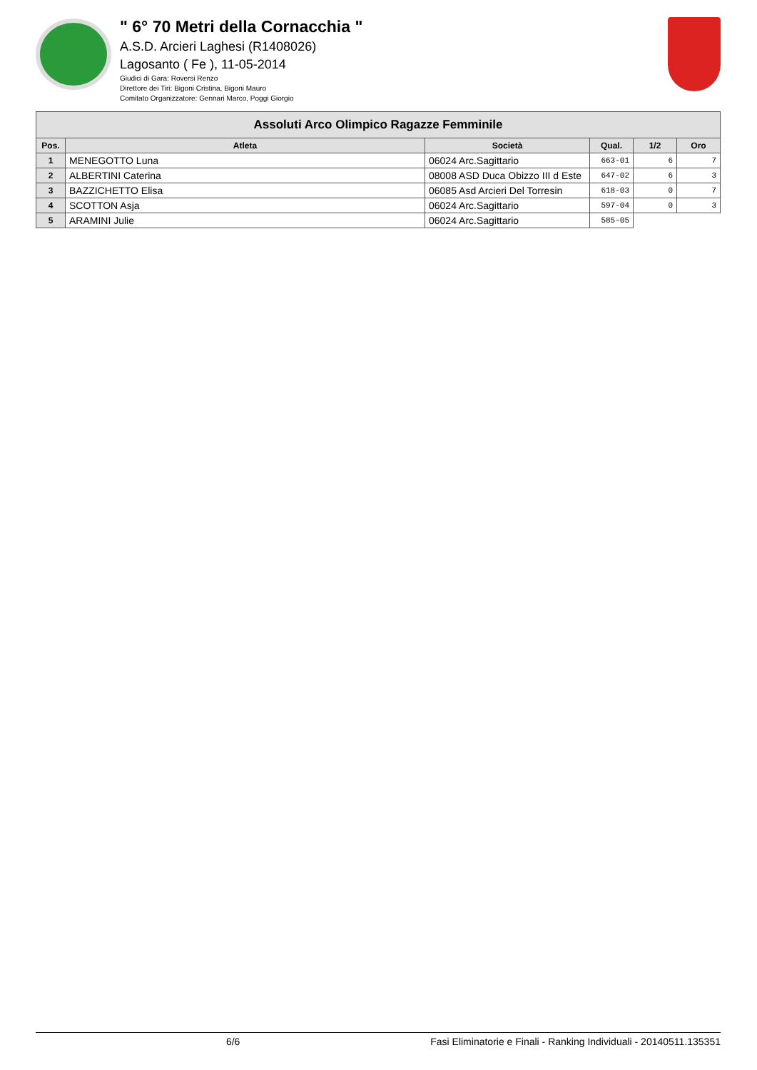" 6° 70 Metri della Cornacchia "
A.S.D. Arcieri Laghesi (R1408026)
Lagosanto ( Fe ), 11-05-2014
Giudici di Gara: Roversi Renzo
Direttore dei Tiri: Bigoni Cristina, Bigoni Mauro
Comitato Organizzatore: Gennari Marco, Poggi Giorgio
| Assoluti Arco Olimpico Ragazze Femminile | | | | | |
| --- | --- | --- | --- | --- | --- |
| Pos. | Atleta | Società | Qual. | 1/2 | Oro |
| 1 | MENEGOTTO Luna | 06024 Arc.Sagittario | 663-01 | 6 | 7 |
| 2 | ALBERTINI Caterina | 08008 ASD Duca Obizzo III d Este | 647-02 | 6 | 3 |
| 3 | BAZZICHETTO Elisa | 06085 Asd Arcieri Del Torresin | 618-03 | 0 | 7 |
| 4 | SCOTTON Asja | 06024 Arc.Sagittario | 597-04 | 0 | 3 |
| 5 | ARAMINI Julie | 06024 Arc.Sagittario | 585-05 | | |
6/6 Fasi Eliminatorie e Finali - Ranking Individuali - 20140511.135351